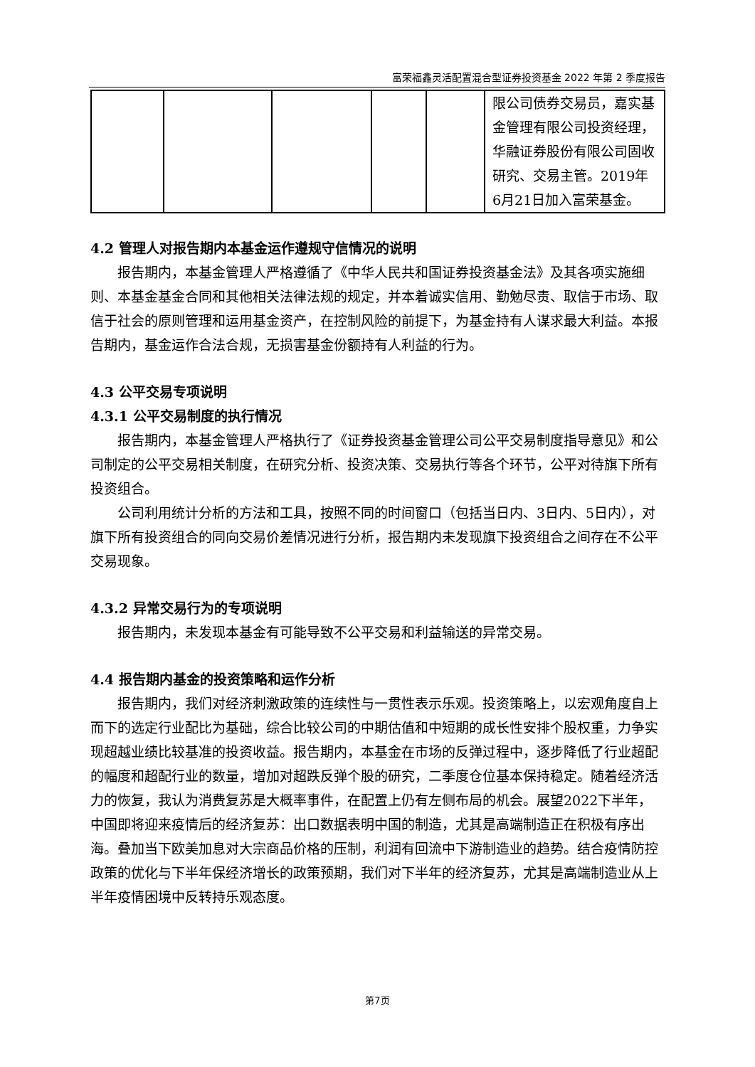富荣福鑫灵活配置混合型证券投资基金 2022 年第 2 季度报告
| | | | | | 限公司债券交易员，嘉实基金管理有限公司投资经理，华融证券股份有限公司固收研究、交易主管。2019年6月21日加入富荣基金。 |
4.2 管理人对报告期内本基金运作遵规守信情况的说明
报告期内，本基金管理人严格遵循了《中华人民共和国证券投资基金法》及其各项实施细则、本基金基金合同和其他相关法律法规的规定，并本着诚实信用、勤勉尽责、取信于市场、取信于社会的原则管理和运用基金资产，在控制风险的前提下，为基金持有人谋求最大利益。本报告期内，基金运作合法合规，无损害基金份额持有人利益的行为。
4.3 公平交易专项说明
4.3.1 公平交易制度的执行情况
报告期内，本基金管理人严格执行了《证券投资基金管理公司公平交易制度指导意见》和公司制定的公平交易相关制度，在研究分析、投资决策、交易执行等各个环节，公平对待旗下所有投资组合。
公司利用统计分析的方法和工具，按照不同的时间窗口（包括当日内、3日内、5日内），对旗下所有投资组合的同向交易价差情况进行分析，报告期内未发现旗下投资组合之间存在不公平交易现象。
4.3.2 异常交易行为的专项说明
报告期内，未发现本基金有可能导致不公平交易和利益输送的异常交易。
4.4 报告期内基金的投资策略和运作分析
报告期内，我们对经济刺激政策的连续性与一贯性表示乐观。投资策略上，以宏观角度自上而下的选定行业配比为基础，综合比较公司的中期估值和中短期的成长性安排个股权重，力争实现超越业绩比较基准的投资收益。报告期内，本基金在市场的反弹过程中，逐步降低了行业超配的幅度和超配行业的数量，增加对超跌反弹个股的研究，二季度仓位基本保持稳定。随着经济活力的恢复，我认为消费复苏是大概率事件，在配置上仍有左侧布局的机会。展望2022下半年，中国即将迎来疫情后的经济复苏：出口数据表明中国的制造，尤其是高端制造正在积极有序出海。叠加当下欧美加息对大宗商品价格的压制，利润有回流中下游制造业的趋势。结合疫情防控政策的优化与下半年保经济增长的政策预期，我们对下半年的经济复苏，尤其是高端制造业从上半年疫情困境中反转持乐观态度。
第7页